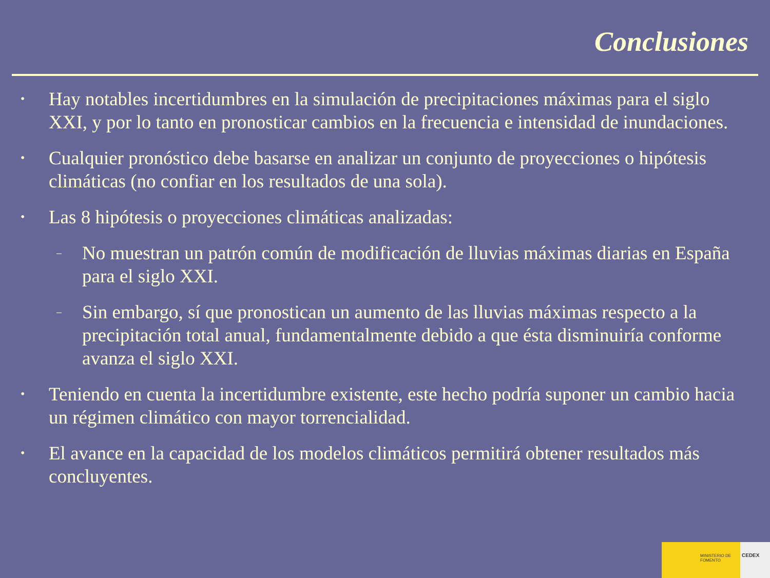Conclusiones
• Hay notables incertidumbres en la simulación de precipitaciones máximas para el siglo XXI, y por lo tanto en pronosticar cambios en la frecuencia e intensidad de inundaciones.
• Cualquier pronóstico debe basarse en analizar un conjunto de proyecciones o hipótesis climáticas (no confiar en los resultados de una sola).
• Las 8 hipótesis o proyecciones climáticas analizadas:
– No muestran un patrón común de modificación de lluvias máximas diarias en España para el siglo XXI.
– Sin embargo, sí que pronostican un aumento de las lluvias máximas respecto a la precipitación total anual, fundamentalmente debido a que ésta disminuiría conforme avanza el siglo XXI.
• Teniendo en cuenta la incertidumbre existente, este hecho podría suponer un cambio hacia un régimen climático con mayor torrencialidad.
• El avance en la capacidad de los modelos climáticos permitirá obtener resultados más concluyentes.
MINISTERIO DE FOMENTO
CEDEX